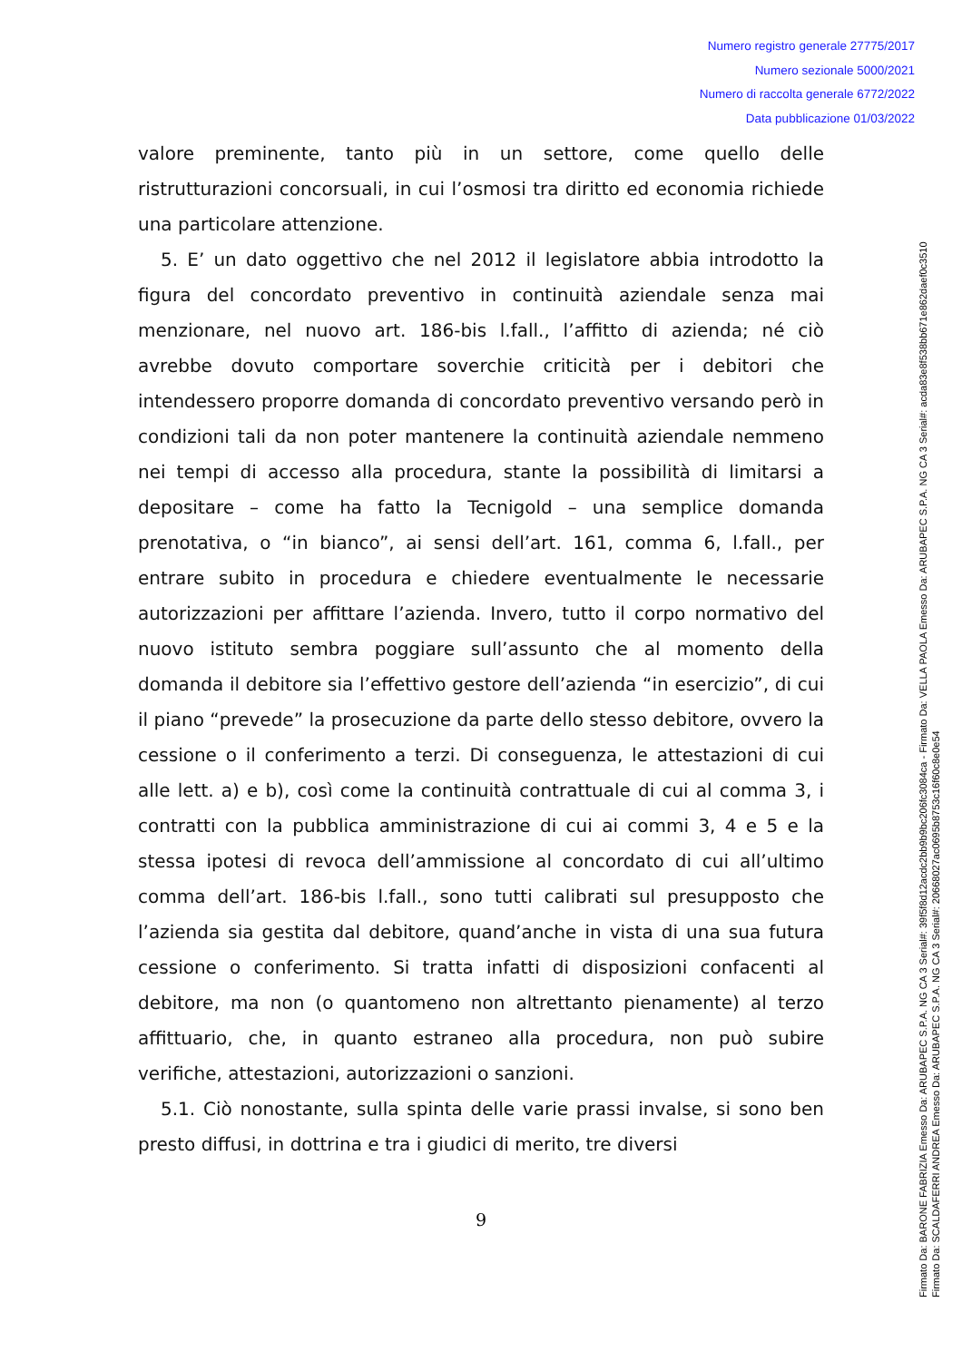Numero registro generale 27775/2017
Numero sezionale 5000/2021
Numero di raccolta generale 6772/2022
Data pubblicazione 01/03/2022
valore preminente, tanto più in un settore, come quello delle ristrutturazioni concorsuali, in cui l’osmosi tra diritto ed economia richiede una particolare attenzione.
5. E’ un dato oggettivo che nel 2012 il legislatore abbia introdotto la figura del concordato preventivo in continuità aziendale senza mai menzionare, nel nuovo art. 186-bis l.fall., l’affitto di azienda; né ciò avrebbe dovuto comportare soverchie criticità per i debitori che intendessero proporre domanda di concordato preventivo versando però in condizioni tali da non poter mantenere la continuità aziendale nemmeno nei tempi di accesso alla procedura, stante la possibilità di limitarsi a depositare – come ha fatto la Tecnigold – una semplice domanda prenotativa, o “in bianco”, ai sensi dell’art. 161, comma 6, l.fall., per entrare subito in procedura e chiedere eventualmente le necessarie autorizzazioni per affittare l’azienda. Invero, tutto il corpo normativo del nuovo istituto sembra poggiare sull’assunto che al momento della domanda il debitore sia l’effettivo gestore dell’azienda “in esercizio”, di cui il piano “prevede” la prosecuzione da parte dello stesso debitore, ovvero la cessione o il conferimento a terzi. Di conseguenza, le attestazioni di cui alle lett. a) e b), così come la continuità contrattuale di cui al comma 3, i contratti con la pubblica amministrazione di cui ai commi 3, 4 e 5 e la stessa ipotesi di revoca dell’ammissione al concordato di cui all’ultimo comma dell’art. 186-bis l.fall., sono tutti calibrati sul presupposto che l’azienda sia gestita dal debitore, quand’anche in vista di una sua futura cessione o conferimento. Si tratta infatti di disposizioni confacenti al debitore, ma non (o quantomeno non altrettanto pienamente) al terzo affittuario, che, in quanto estraneo alla procedura, non può subire verifiche, attestazioni, autorizzazioni o sanzioni.
5.1. Ciò nonostante, sulla spinta delle varie prassi invalse, si sono ben presto diffusi, in dottrina e tra i giudici di merito, tre diversi
9
Firmato Da: BARONE FABRIZIA Emesso Da: ARUBAPEC S.P.A. NG CA 3 Serial#: 39f5f8d12acdc2bb9b9bc206fc3084ca - Firmato Da: VELLA PAOLA Emesso Da: ARUBAPEC S.P.A. NG CA 3 Serial#: acda83e8f538bb671e862daef0c3510
Firmato Da: SCALDAFERRI ANDREA Emesso Da: ARUBAPEC S.P.A. NG CA 3 Serial#: 20668027ac0695b8753c16f60c8e0e54